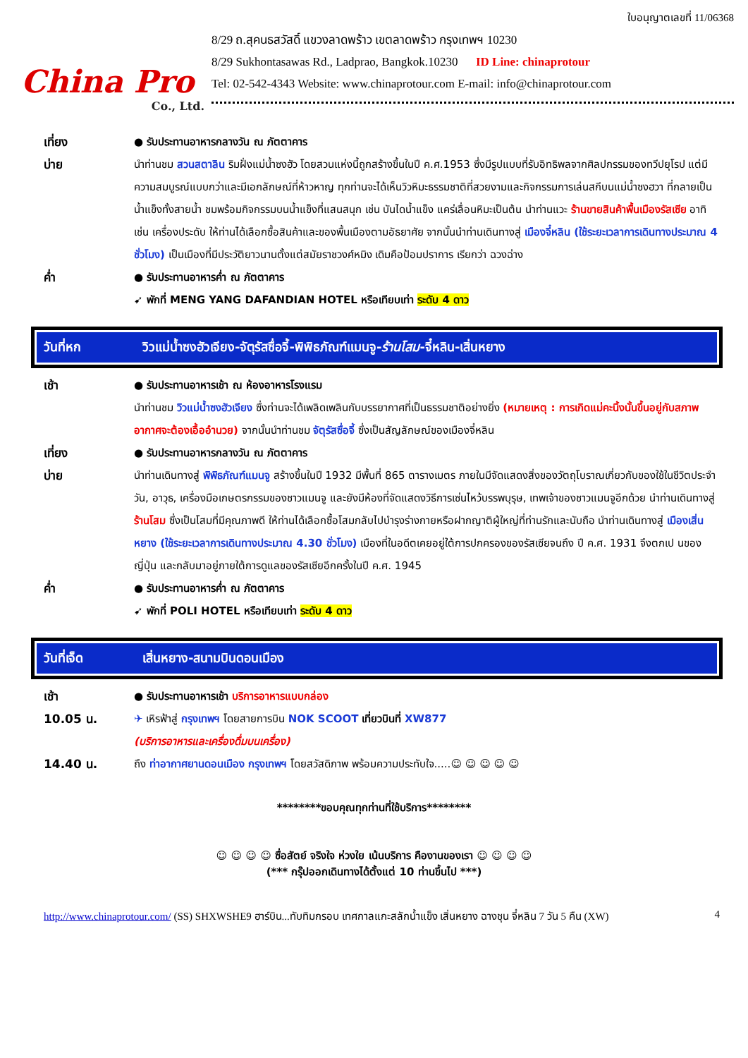China Pro
Co., Ltd.
ใบอนุญาตเลขที่ 11/06368
8/29 ถ.สุคนธสวัสดิ์ แขวงลาดพร้าว เขตลาดพร้าว กรุงเทพฯ 10230
8/29 Sukhontasawas Rd., Ladprao, Bangkok.10230 ID Line: chinaprotour
Tel: 02-542-4343 Website: www.chinaprotour.com E-mail: info@chinaprotour.com
เที่ยง ● รับประทานอาหารกลางวัน ณ ภัตตาคาร
บ่าย นำท่านชม สวนสตาลิน ริมฝั่งแม่น้ำซงฮัว โดยสวนแห่งนี้ถูกสร้างขึ้นในปี ค.ศ.1953 ซึ่งมีรูปแบบที่รับอิทธิพลจากศิลปกรรมของทวีปยุโรป แต่มีความสมบูรณ์แบบกว่าและมีเอกลักษณ์ที่ห้าวหาญ ทุกท่านจะได้เห็นวิวหิมะธรรมชาติที่สวยงามและกิจกรรมการเล่นสกีบนแม่น้ำซงฮวา ที่กลายเป็นน้ำแข็งทั้งสายน้ำ ชมพร้อมกิจกรรมบนน้ำแข็งที่แสนสนุก เช่น บันไดน้ำแข็ง แคร่เลื่อนหิมะเป็นต้น นำท่านแวะ ร้านขายสินค้าพื้นเมืองรัสเซีย อาทิเช่น เครื่องประดับ ให้ท่านได้เลือกซื้อสินค้าและของพื้นเมืองตามอัธยาศัย จากนั้นนำท่านเดินทางสู่ เมืองจี๋หลิน (ใช้ระยะเวลาการเดินทางประมาณ 4 ชั่วโมง) เป็นเมืองที่มีประวัติยาวนานตั้งแต่สมัยราชวงศ์หมิง เดิมคือป้อมปราการ เรียกว่า ฉวงฉ่าง
ค่ำ ● รับประทานอาหารค่ำ ณ ภัตตาคาร
➹ พักที่ MENG YANG DAFANDIAN HOTEL หรือเทียบเท่า ระดับ 4 ดาว
วันที่หก วิวแม่น้ำซงฮัวเจียง-จัตุรัสซื่อจี้-พิพิธภัณฑ์แมนจู-ร้านโสม-จี๋หลิน-เสิ่นหยาง
เช้า ● รับประทานอาหารเช้า ณ ห้องอาหารโรงแรม
นำท่านชม วิวแม่น้ำซงฮัวเจียง ซึ่งท่านจะได้เพลิดเพลินกับบรรยากาศที่เป็นธรรมชาติอย่างยิ่ง (หมายเหตุ : การเกิดแม่คะนิ้งนั้นขึ้นอยู่กับสภาพอากาศจะต้องเอื้ออำนวย) จากนั้นนำท่านชม จัตุรัสซื่อจี้ ซึ่งเป็นสัญลักษณ์ของเมืองจี๋หลิน
เที่ยง ● รับประทานอาหารกลางวัน ณ ภัตตาคาร
บ่าย นำท่านเดินทางสู่ พิพิธภัณฑ์แมนจู สร้างขึ้นในปี 1932 มีพื้นที่ 865 ตารางเมตร ภายในมีจัดแสดงสิ่งของวัตถุโบราณเกี่ยวกับของใช้ในชีวิตประจำวัน, อาวุธ, เครื่องมือเกษตรกรรมของชาวแมนจู และยังมีห้องที่จัดแสดงวิธีการเซ่นไหว้บรรพบุรุษ, เทพเจ้าของชาวแมนจูอีกด้วย นำท่านเดินทางสู่ ร้านโสม ซึ่งเป็นโสมที่มีคุณภาพดี ให้ท่านได้เลือกซื้อโสมกลับไปบำรุงร่างกายหรือฝากญาติผู้ใหญ่ที่ท่านรักและนับถือ นำท่านเดินทางสู่ เมืองเสิ่นหยาง (ใช้ระยะเวลาการเดินทางประมาณ 4.30 ชั่วโมง) เมืองที่ในอดีตเคยอยู่ใต้การปกครองของรัสเซียจนถึง ปี ค.ศ. 1931 จึงตกเป นของญี่ปุ่น และกลับมาอยู่ภายใต้การดูแลของรัสเซียอีกครั้งในปี ค.ศ. 1945
ค่ำ ● รับประทานอาหารค่ำ ณ ภัตตาคาร
➹ พักที่ POLI HOTEL หรือเทียบเท่า ระดับ 4 ดาว
วันที่เจ็ด เสิ่นหยาง-สนามบินดอนเมือง
เช้า ● รับประทานอาหารเช้า บริการอาหารแบบกล่อง
10.05 น. ✈ เหิรฟ้าสู่ กรุงเทพฯ โดยสายการบิน NOK SCOOT เที่ยวบินที่ XW877
(บริการอาหารและเครื่องดื่มบนเครื่อง)
14.40 น. ถึง ท่าอากาศยานดอนเมือง กรุงเทพฯ โดยสวัสดิภาพ พร้อมความประทับใจ.....☺ ☺ ☺ ☺ ☺
********ขอบคุณทุกท่านที่ใช้บริการ********
☺ ☺ ☺ ☺ ซื่อสัตย์ จริงใจ ห่วงใย เน้นบริการ คืองานของเรา ☺ ☺ ☺ ☺
(*** กรุ๊ปออกเดินทางได้ตั้งแต่ 10 ท่านขึ้นไป ***)
http://www.chinaprotour.com/ (SS) SHXWSHE9 ฮาร์บิน...ทับทิมกรอบ เทศกาลแกะสลักน้ำแข็ง เสิ่นหยาง ฉางชุน จี๋หลิน 7 วัน 5 คืน (XW) 4